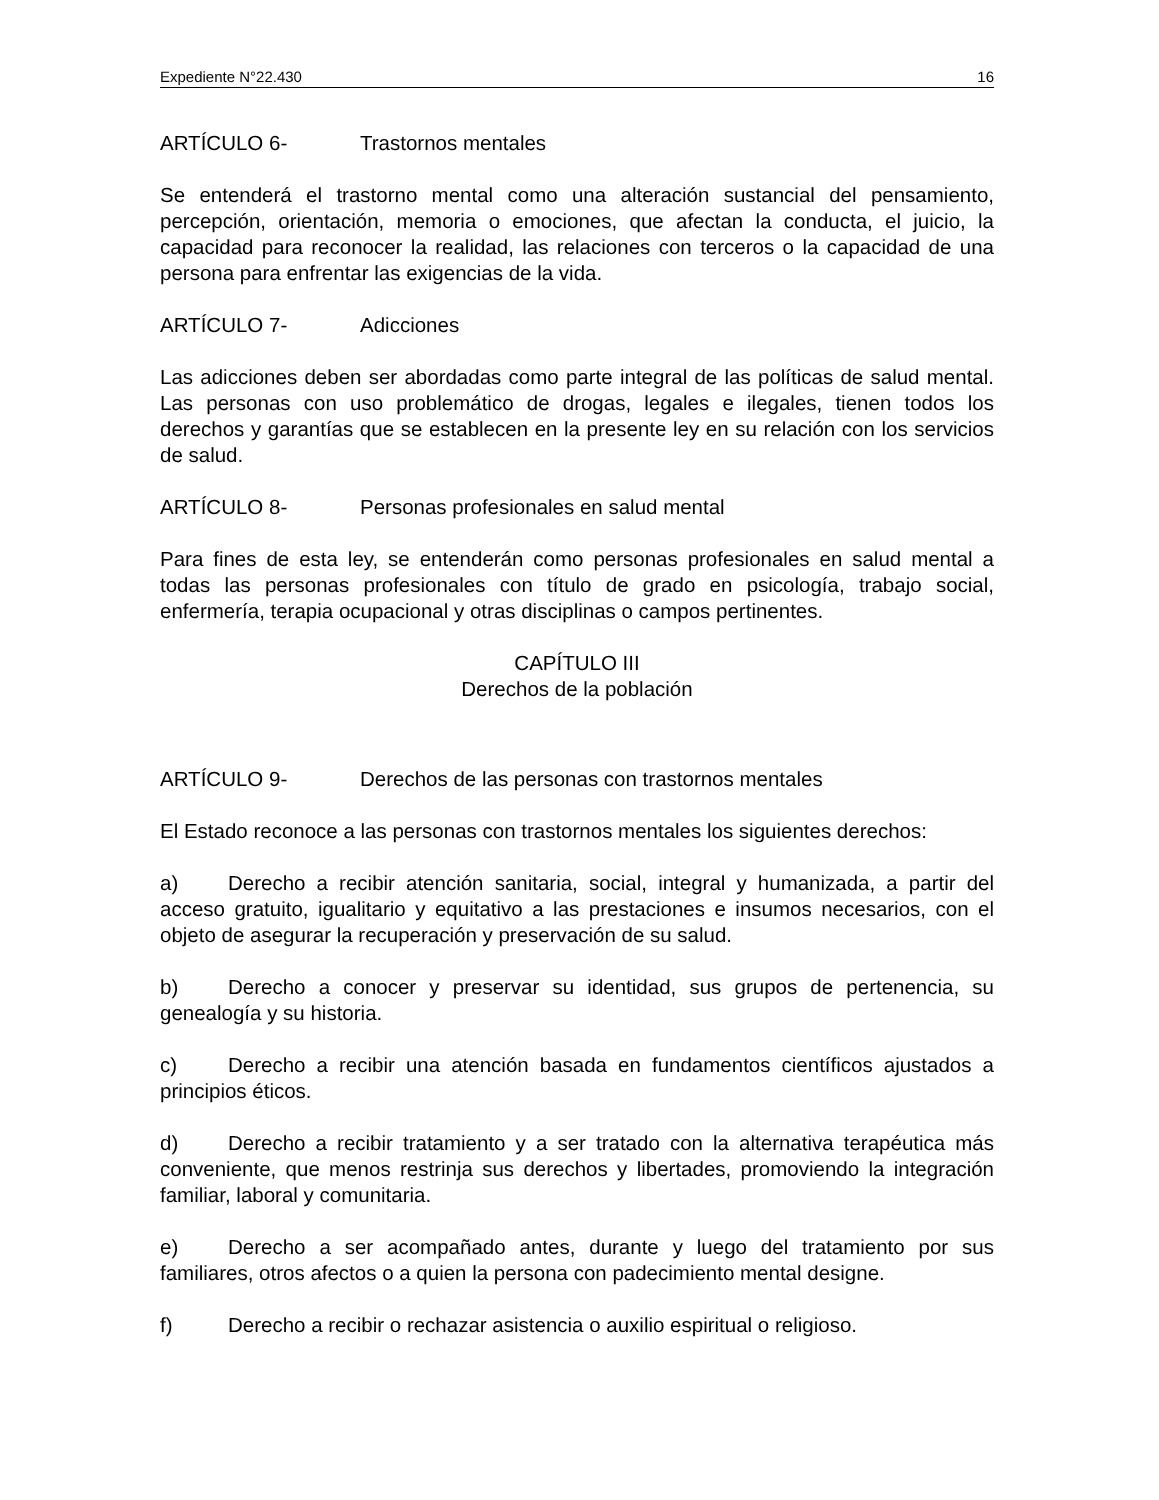Expediente N°22.430 16
ARTÍCULO 6- Trastornos mentales
Se entenderá el trastorno mental como una alteración sustancial del pensamiento, percepción, orientación, memoria o emociones, que afectan la conducta, el juicio, la capacidad para reconocer la realidad, las relaciones con terceros o la capacidad de una persona para enfrentar las exigencias de la vida.
ARTÍCULO 7- Adicciones
Las adicciones deben ser abordadas como parte integral de las políticas de salud mental. Las personas con uso problemático de drogas, legales e ilegales, tienen todos los derechos y garantías que se establecen en la presente ley en su relación con los servicios de salud.
ARTÍCULO 8- Personas profesionales en salud mental
Para fines de esta ley, se entenderán como personas profesionales en salud mental a todas las personas profesionales con título de grado en psicología, trabajo social, enfermería, terapia ocupacional y otras disciplinas o campos pertinentes.
CAPÍTULO III
Derechos de la población
ARTÍCULO 9- Derechos de las personas con trastornos mentales
El Estado reconoce a las personas con trastornos mentales los siguientes derechos:
a) Derecho a recibir atención sanitaria, social, integral y humanizada, a partir del acceso gratuito, igualitario y equitativo a las prestaciones e insumos necesarios, con el objeto de asegurar la recuperación y preservación de su salud.
b) Derecho a conocer y preservar su identidad, sus grupos de pertenencia, su genealogía y su historia.
c) Derecho a recibir una atención basada en fundamentos científicos ajustados a principios éticos.
d) Derecho a recibir tratamiento y a ser tratado con la alternativa terapéutica más conveniente, que menos restrinja sus derechos y libertades, promoviendo la integración familiar, laboral y comunitaria.
e) Derecho a ser acompañado antes, durante y luego del tratamiento por sus familiares, otros afectos o a quien la persona con padecimiento mental designe.
f) Derecho a recibir o rechazar asistencia o auxilio espiritual o religioso.